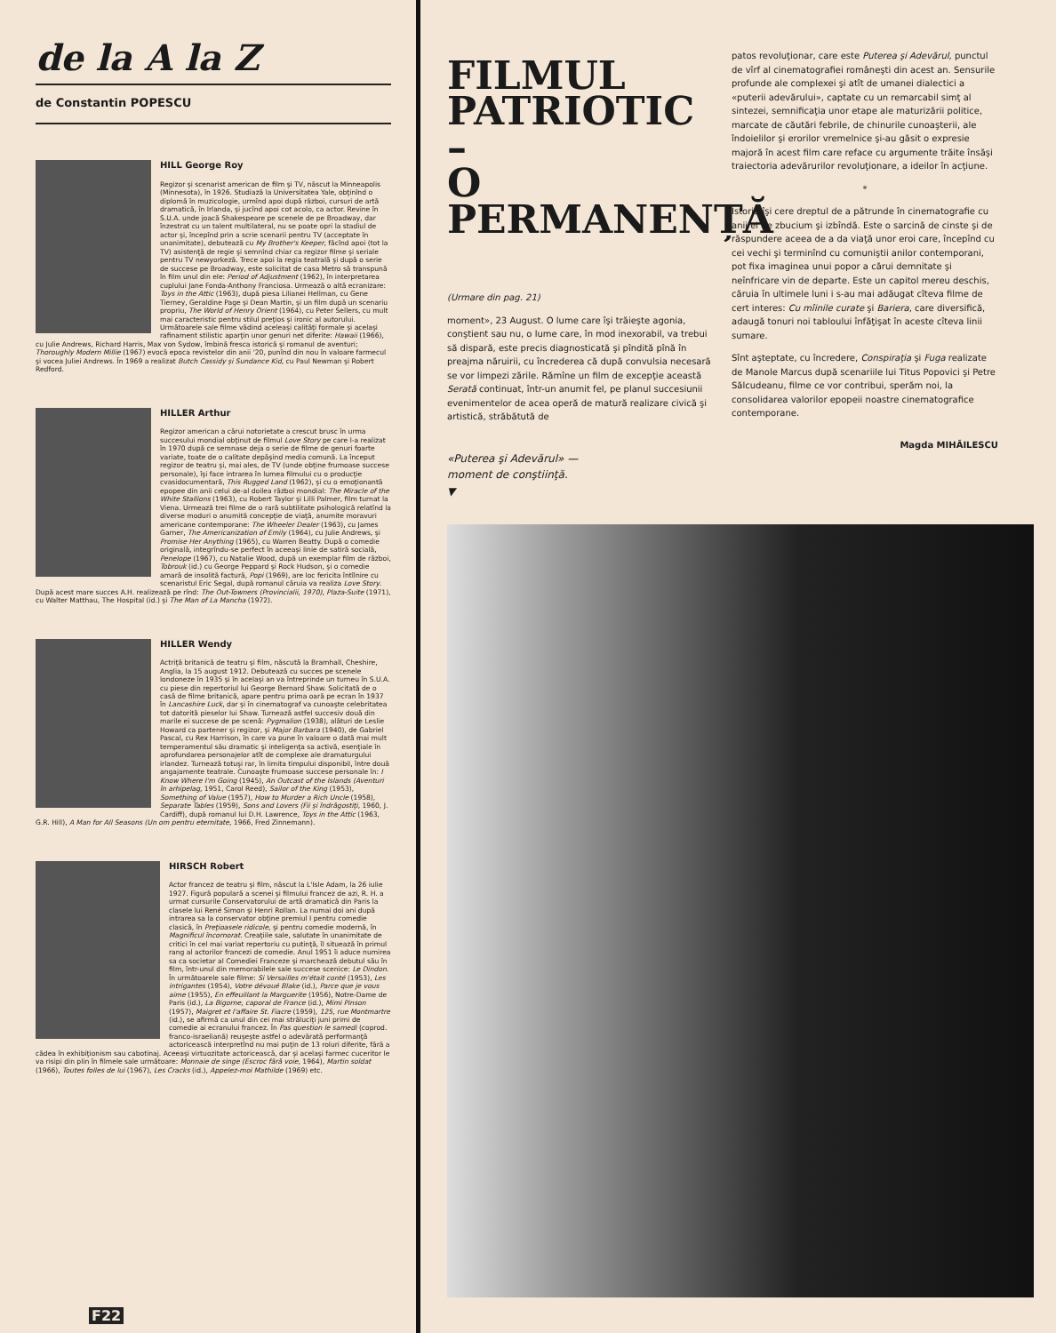de la A la Z
de Constantin POPESCU
HILL George Roy
Regizor şi scenarist american de film şi TV, născut la Minneapolis (Minnesota), în 1926. Studiază la Universitatea Yale, obţinînd o diplomă în muzicologie, urmînd apoi după război, cursuri de artă dramatică, în Irlanda, şi jucînd apoi cot acolo, ca actor. Revine în S.U.A. unde joacă Shakespeare pe scenele de pe Broadway, dar înzestrat cu un talent multilateral, nu se poate opri la stadiul de actor şi, începînd prin a scrie scenarii pentru TV (acceptate în unanimitate), debutează cu My Brother's Keeper, făcînd apoi (tot la TV) asistenţă de regie şi semnînd chiar ca regizor filme şi seriale pentru TV newyorkeză. Trece apoi la regia teatrală şi după o serie de succese pe Broadway, este solicitat de casa Metro să transpună în film unul din ele: Period of Adjustment (1962), în interpretarea cuplului Jane Fonda-Anthony Franciosa. Urmează o altă ecranizare: Toys in the Attic (1963), după piesa Lilianei Hellman, cu Gene Tierney, Geraldine Page şi Dean Martin, şi un film după un scenariu propriu, The World of Henry Orient (1964), cu Peter Sellers, cu mult mai caracteristic pentru stilul preţios şi ironic al autorului. Următoarele sale filme vădind aceleaşi calităţi formale şi acelaşi rafinament stilistic aparţin unor genuri net diferite: Hawaii (1966), cu Julie Andrews, Richard Harris, Max von Sydow, îmbină fresca istorică şi romanul de aventuri; Thoroughly Modern Millie (1967) evocă epoca revistelor din anii '20, punînd din nou în valoare farmecul şi vocea Juliei Andrews. În 1969 a realizat Butch Cassidy şi Sundance Kid, cu Paul Newman şi Robert Redford.
HILLER Arthur
Regizor american a cărui notorietate a crescut brusc în urma succesului mondial obţinut de filmul Love Story pe care l-a realizat în 1970 după ce semnase deja o serie de filme de genuri foarte variate, toate de o calitate depăşind media comună. La început regizor de teatru şi, mai ales, de TV (unde obţine frumoase succese personale), îşi face intrarea în lumea filmului cu o producţie cvasidocumentară, This Rugged Land (1962), şi cu o emoţionantă epopee din anii celui de-al doilea război mondial: The Miracle of the White Stallions (1963), cu Robert Taylor şi Lilli Palmer, film turnat la Viena. Urmează trei filme de o rară subtilitate psihologică relatînd la diverse moduri o anumită concepţie de viaţă, anumite moravuri americane contemporane: The Wheeler Dealer (1963), cu James Garner, The Americanization of Emily (1964), cu Julie Andrews, şi Promise Her Anything (1965), cu Warren Beatty. După o comedie originală, integrîndu-se perfect în aceeaşi linie de satiră socială, Penelope (1967), cu Natalie Wood, după un exemplar film de război, Tobrouk (id.) cu George Peppard şi Rock Hudson, şi o comedie amară de insolită factură, Popi (1969), are loc fericita întîlnire cu scenaristul Eric Segal, după romanul căruia va realiza Love Story. După acest mare succes A.H. realizează pe rînd: The Out-Towners (Provincialii, 1970), Plaza-Suite (1971), cu Walter Matthau, The Hospital (id.) şi The Man of La Mancha (1972).
HILLER Wendy
Actriţă britanică de teatru şi film, născută la Bramhall, Cheshire, Anglia, la 15 august 1912. Debutează cu succes pe scenele londoneze în 1935 şi în acelaşi an va întreprinde un turneu în S.U.A. cu piese din repertoriul lui George Bernard Shaw. Solicitată de o casă de filme britanică, apare pentru prima oară pe ecran în 1937 în Lancashire Luck, dar şi în cinematograf va cunoaşte celebritatea tot datorită pieselor lui Shaw. Turnează astfel succesiv două din marile ei succese de pe scenă: Pygmalion (1938), alături de Leslie Howard ca partener şi regizor, şi Major Barbara (1940), de Gabriel Pascal, cu Rex Harrison, în care va pune în valoare o dată mai mult temperamentul său dramatic şi inteligenţa sa activă, esenţiale în aprofundarea personajelor atît de complexe ale dramaturgului irlandez. Turnează totuşi rar, în limita timpului disponibil, între două angajamente teatrale. Cunoaşte frumoase succese personale în: I Know Where I'm Going (1945), An Outcast of the Islands (Aventuri în arhipelag, 1951, Carol Reed), Sailor of the King (1953), Something of Value (1957), How to Murder a Rich Uncle (1958), Separate Tables (1959), Sons and Lovers (Fii şi îndrăgostiţi, 1960, J. Cardiff), după romanul lui D.H. Lawrence, Toys in the Attic (1963, G.R. Hill), A Man for All Seasons (Un om pentru eternitate, 1966, Fred Zinnemann).
HIRSCH Robert
Actor francez de teatru şi film, născut la L'Isle Adam, la 26 iulie 1927. Figură populară a scenei şi filmului francez de azi, R. H. a urmat cursurile Conservatorului de artă dramatică din Paris la clasele lui René Simon şi Henri Rollan. La numai doi ani după intrarea sa la conservator obţine premiul I pentru comedie clasică, în Preţioasele ridicole, şi pentru comedie modernă, în Magnificul încornorat. Creaţiile sale, salutate în unanimitate de critici în cel mai variat repertoriu cu putinţă, îl situează în primul rang al actorilor francezi de comedie. Anul 1951 îi aduce numirea sa ca societar al Comediei Franceze şi marchează debutul său în film, într-unul din memorabilele sale succese scenice: Le Dindon. În următoarele sale filme: Si Versailles m'était conté (1953), Les intrigantes (1954), Votre dévoué Blake (id.), Parce que je vous aime (1955), En effeuillant la Marguerite (1956), Notre-Dame de Paris (id.), La Bigorne, caporal de France (id.), Mimi Pinson (1957), Maigret et l'affaire St. Fiacre (1959), 125, rue Montmartre (id.), se afirmă ca unul din cei mai străluciţi juni primi de comedie ai ecranului francez. În Pas question le samedi (coprod. franco-israeliană) reuşeşte astfel o adevărată performanţă actoricească interpretînd nu mai puţin de 13 roluri diferite, fără a cădea în exhibiţionism sau cabotinaj. Aceeaşi virtuozitate actoricească, dar şi acelaşi farmec cuceritor le va risipi din plin în filmele sale următoare: Monnaie de singe (Escroc fără voie, 1964), Martin soldat (1966), Toutes folles de lui (1967), Les Cracks (id.), Appelez-moi Mathilde (1969) etc.
FILMUL
PATRIOTIC –
O
PERMANENȚĂ
(Urmare din pag. 21)
moment», 23 August. O lume care îşi trăieşte agonia, conştient sau nu, o lume care, în mod inexorabil, va trebui să dispară, este precis diagnosticată şi pîndită pînă în preajma năruirii, cu încrederea că după convulsia necesară se vor limpezi zările. Rămîne un film de excepţie această Serată continuat, într-un anumit fel, pe planul succesiunii evenimentelor de acea operă de matură realizare civică şi artistică, străbătută de
«Puterea şi Adevărul» —
moment de conştiinţă.
▼
patos revoluţionar, care este Puterea şi Adevărul, punctul de vîrf al cinematografiei româneşti din acest an. Sensurile profunde ale complexei şi atît de umanei dialectici a «puterii adevărului», captate cu un remarcabil simţ al sintezei, semnificaţia unor etape ale maturizării politice, marcate de căutări febrile, de chinurile cunoaşterii, ale îndoielilor şi erorilor vremelnice şi-au găsit o expresie majoră în acest film care reface cu argumente trăite însăşi traiectoria adevărurilor revoluţionare, a ideilor în acţiune.
*
Istoria îşi cere dreptul de a pătrunde în cinematografie cu anii ei de zbucium şi izbîndă. Este o sarcină de cinste şi de răspundere aceea de a da viaţă unor eroi care, începînd cu cei vechi şi terminînd cu comuniştii anilor contemporani, pot fixa imaginea unui popor a cărui demnitate şi neînfricare vin de departe. Este un capitol mereu deschis, căruia în ultimele luni i s-au mai adăugat cîteva filme de cert interes: Cu mîinile curate şi Bariera, care diversifică, adaugă tonuri noi tabloului înfăţişat în aceste cîteva linii sumare.
Sînt aşteptate, cu încredere, Conspiraţia şi Fuga realizate de Manole Marcus după scenariile lui Titus Popovici şi Petre Sălcudeanu, filme ce vor contribui, sperăm noi, la consolidarea valorilor epopeii noastre cinematografice contemporane.
Magda MIHĂILESCU
F22